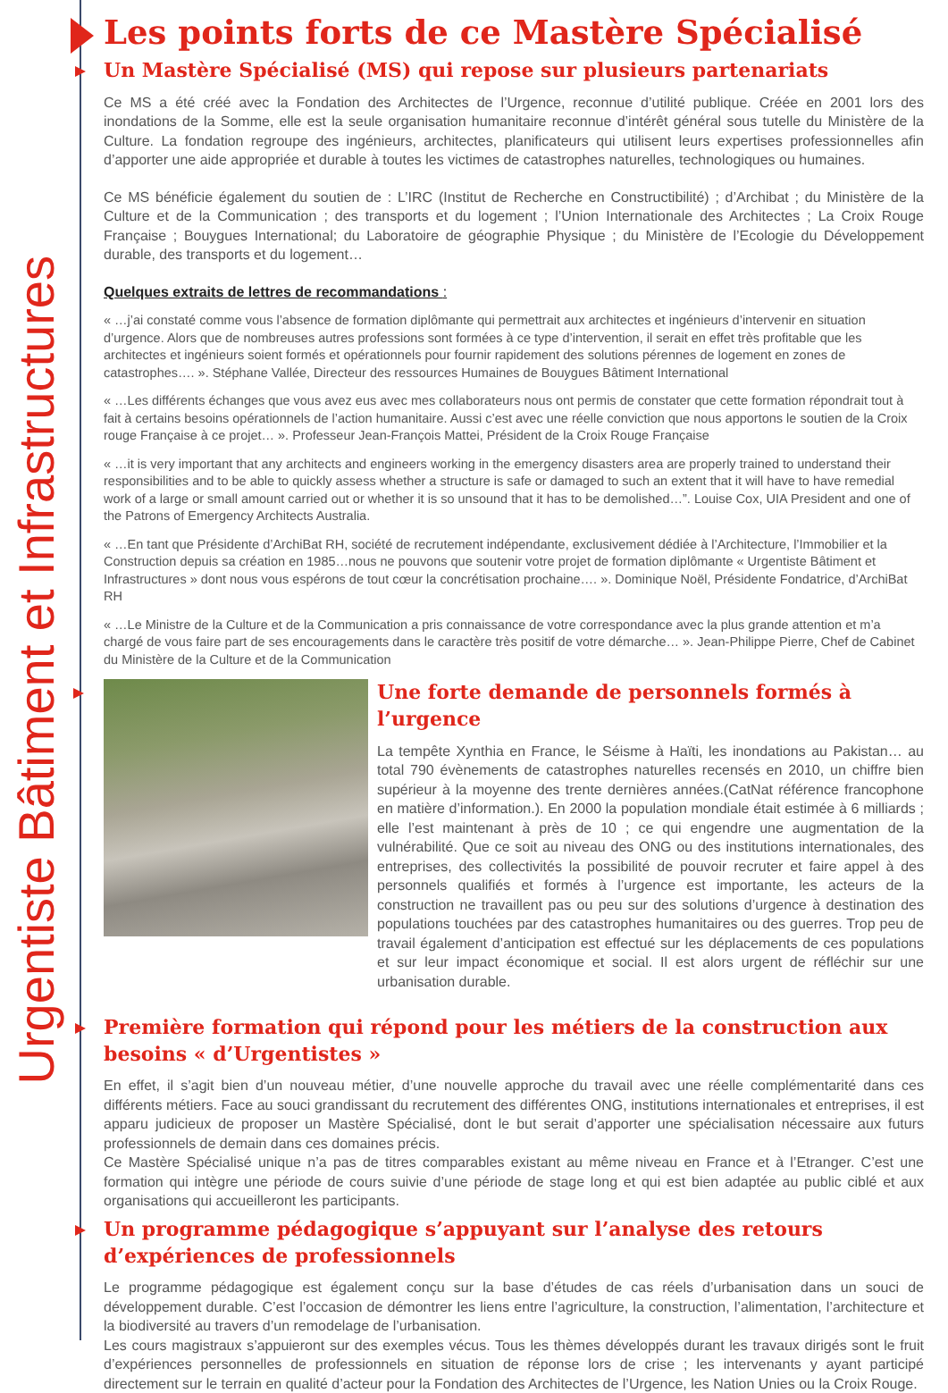Urgentiste Bâtiment et Infrastructures
Les points forts de ce Mastère Spécialisé
Un Mastère Spécialisé (MS) qui repose sur plusieurs partenariats
Ce MS a été créé avec la Fondation des Architectes de l’Urgence, reconnue d’utilité publique. Créée en 2001 lors des inondations de la Somme, elle est la seule organisation humanitaire reconnue d’intérêt général sous tutelle du Ministère de la Culture. La fondation regroupe des ingénieurs, architectes, planificateurs qui utilisent leurs expertises professionnelles afin d’apporter une aide appropriée et durable à toutes les victimes de catastrophes naturelles, technologiques ou humaines.
Ce MS bénéficie également du soutien de : L’IRC (Institut de Recherche en Constructibilité) ; d’Archibat ; du Ministère de la Culture et de la Communication ; des transports et du logement ; l’Union Internationale des Architectes ; La Croix Rouge Française ; Bouygues International; du Laboratoire de géographie Physique ; du Ministère de l’Ecologie du Développement durable, des transports et du logement…
Quelques extraits de lettres de recommandations :
« …j’ai constaté comme vous l’absence de formation diplômante qui permettrait aux architectes et ingénieurs d’intervenir en situation d’urgence. Alors que de nombreuses autres professions sont formées à ce type d’intervention, il serait en effet très profitable que les architectes et ingénieurs soient formés et opérationnels pour fournir rapidement des solutions pérennes de logement en zones de catastrophes…. ». Stéphane Vallée, Directeur des ressources Humaines de Bouygues Bâtiment International
« …Les différents échanges que vous avez eus avec mes collaborateurs nous ont permis de constater que cette formation répondrait tout à fait à certains besoins opérationnels de l’action humanitaire. Aussi c’est avec une réelle conviction que nous apportons le soutien de la Croix rouge Française à ce projet… ». Professeur Jean-François Mattei, Président de la Croix Rouge Française
« …it is very important that any architects and engineers working in the emergency disasters area are properly trained to understand their responsibilities and to be able to quickly assess whether a structure is safe or damaged to such an extent that it will have to have remedial work of a large or small amount carried out or whether it is so unsound that it has to be demolished…”. Louise Cox, UIA President and one of the Patrons of Emergency Architects Australia.
« …En tant que Présidente d’ArchiBat RH, société de recrutement indépendante, exclusivement dédiée à l’Architecture, l’Immobilier et la Construction depuis sa création en 1985…nous ne pouvons que soutenir votre projet de formation diplômante « Urgentiste Bâtiment et Infrastructures » dont nous vous espérons de tout cœur la concrétisation prochaine…. ». Dominique Noël, Présidente Fondatrice, d’ArchiBat RH
« …Le Ministre de la Culture et de la Communication a pris connaissance de votre correspondance avec la plus grande attention et m’a chargé de vous faire part de ses encouragements dans le caractère très positif de votre démarche… ». Jean-Philippe Pierre, Chef de Cabinet du Ministère de la Culture et de la Communication
Une forte demande de personnels formés à l’urgence
La tempête Xynthia en France, le Séisme à Haïti, les inondations au Pakistan… au total 790 évènements de catastrophes naturelles recensés en 2010, un chiffre bien supérieur à la moyenne des trente dernières années.(CatNat référence francophone en matière d’information.). En 2000 la population mondiale était estimée à 6 milliards ; elle l’est maintenant à près de 10 ; ce qui engendre une augmentation de la vulnérabilité. Que ce soit au niveau des ONG ou des institutions internationales, des entreprises, des collectivités la possibilité de pouvoir recruter et faire appel à des personnels qualifiés et formés à l’urgence est importante, les acteurs de la construction ne travaillent pas ou peu sur des solutions d’urgence à destination des populations touchées par des catastrophes humanitaires ou des guerres. Trop peu de travail également d’anticipation est effectué sur les déplacements de ces populations et sur leur impact économique et social. Il est alors urgent de réfléchir sur une urbanisation durable.
Première formation qui répond pour les métiers de la construction aux besoins « d’Urgentistes »
En effet, il s’agit bien d’un nouveau métier, d’une nouvelle approche du travail avec une réelle complémentarité dans ces différents métiers. Face au souci grandissant du recrutement des différentes ONG, institutions internationales et entreprises, il est apparu judicieux de proposer un Mastère Spécialisé, dont le but serait d’apporter une spécialisation nécessaire aux futurs professionnels de demain dans ces domaines précis.
Ce Mastère Spécialisé unique n’a pas de titres comparables existant au même niveau en France et à l’Etranger. C’est une formation qui intègre une période de cours suivie d’une période de stage long et qui est bien adaptée au public ciblé et aux organisations qui accueilleront les participants.
Un programme pédagogique s’appuyant sur l’analyse des retours d’expériences de professionnels
Le programme pédagogique est également conçu sur la base d’études de cas réels d’urbanisation dans un souci de développement durable. C’est l’occasion de démontrer les liens entre l’agriculture, la construction, l’alimentation, l’architecture et la biodiversité au travers d’un remodelage de l’urbanisation.
Les cours magistraux s’appuieront sur des exemples vécus. Tous les thèmes développés durant les travaux dirigés sont le fruit d’expériences personnelles de professionnels en situation de réponse lors de crise ; les intervenants y ayant participé directement sur le terrain en qualité d’acteur pour la Fondation des Architectes de l’Urgence, les Nation Unies ou la Croix Rouge.